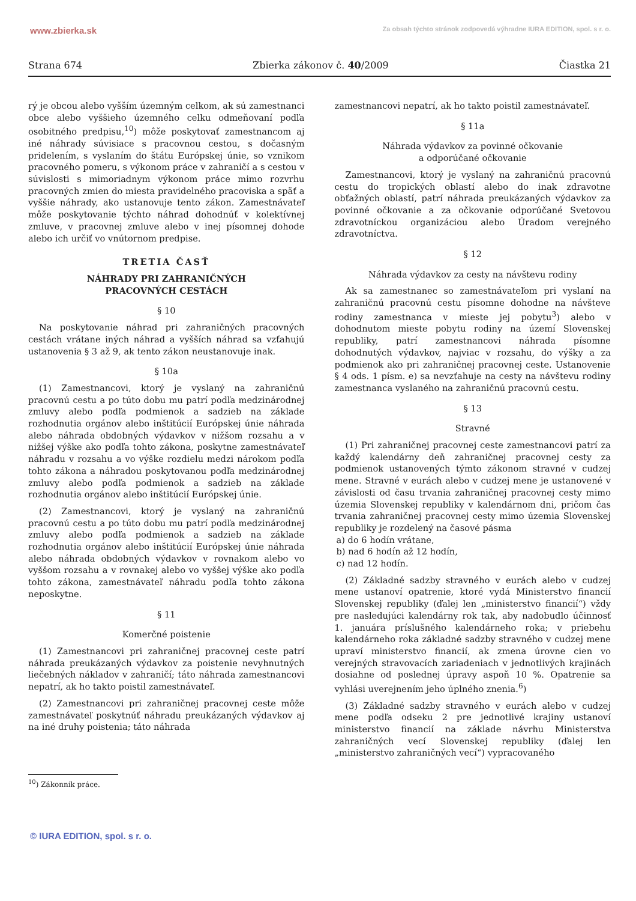www.zbierka.sk Za obsah týchto stránok zodpovedá výhradne IURA EDITION, spol. s r. o.
Strana 674 Zbierka zákonov č. 40/2009 Čiastka 21
rý je obcou alebo vyšším územným celkom, ak sú zamestnanci obce alebo vyššieho územného celku odmeňovaní podľa osobitného predpisu,<sup>10</sup>) môže poskytovať zamestnancom aj iné náhrady súvisiace s pracovnou cestou, s dočasným pridelením, s vyslaním do štátu Európskej únie, so vznikom pracovného pomeru, s výkonom práce v zahraničí a s cestou v súvislosti s mimoriadnym výkonom práce mimo rozvrhu pracovných zmien do miesta pravidelného pracoviska a späť a vyššie náhrady, ako ustanovuje tento zákon. Zamestnávateľ môže poskytovanie týchto náhrad dohodnúť v kolektívnej zmluve, v pracovnej zmluve alebo v inej písomnej dohode alebo ich určiť vo vnútornom predpise.
TRETIA ČASŤ
NÁHRADY PRI ZAHRANIČNÝCH
PRACOVNÝCH CESTÁCH
§ 10
Na poskytovanie náhrad pri zahraničných pracovných cestách vrátane iných náhrad a vyšších náhrad sa vzťahujú ustanovenia § 3 až 9, ak tento zákon neustanovuje inak.
§ 10a
(1) Zamestnancovi, ktorý je vyslaný na zahraničnú pracovnú cestu a po túto dobu mu patrí podľa medzinárodnej zmluvy alebo podľa podmienok a sadzieb na základe rozhodnutia orgánov alebo inštitúcií Európskej únie náhrada alebo náhrada obdobných výdavkov v nižšom rozsahu a v nižšej výške ako podľa tohto zákona, poskytne zamestnávateľ náhradu v rozsahu a vo výške rozdielu medzi nárokom podľa tohto zákona a náhradou poskytovanou podľa medzinárodnej zmluvy alebo podľa podmienok a sadzieb na základe rozhodnutia orgánov alebo inštitúcií Európskej únie.
(2) Zamestnancovi, ktorý je vyslaný na zahraničnú pracovnú cestu a po túto dobu mu patrí podľa medzinárodnej zmluvy alebo podľa podmienok a sadzieb na základe rozhodnutia orgánov alebo inštitúcií Európskej únie náhrada alebo náhrada obdobných výdavkov v rovnakom alebo vo vyššom rozsahu a v rovnakej alebo vo vyššej výške ako podľa tohto zákona, zamestnávateľ náhradu podľa tohto zákona neposkytne.
§ 11
Komerčné poistenie
(1) Zamestnancovi pri zahraničnej pracovnej ceste patrí náhrada preukázaných výdavkov za poistenie nevyhnutných liečebných nákladov v zahraničí; táto náhrada zamestnancovi nepatrí, ak ho takto poistil zamestnávateľ.
(2) Zamestnancovi pri zahraničnej pracovnej ceste môže zamestnávateľ poskytnúť náhradu preukázaných výdavkov aj na iné druhy poistenia; táto náhrada
zamestnancovi nepatrí, ak ho takto poistil zamestnávateľ.
§ 11a
Náhrada výdavkov za povinné očkovanie
a odporúčané očkovanie
Zamestnancovi, ktorý je vyslaný na zahraničnú pracovnú cestu do tropických oblastí alebo do inak zdravotne obťažných oblastí, patrí náhrada preukázaných výdavkov za povinné očkovanie a za očkovanie odporúčané Svetovou zdravotníckou organizáciou alebo Úradom verejného zdravotníctva.
§ 12
Náhrada výdavkov za cesty na návštevu rodiny
Ak sa zamestnanec so zamestnávateľom pri vyslaní na zahraničnú pracovnú cestu písomne dohodne na návšteve rodiny zamestnanca v mieste jej pobytu<sup>3</sup>) alebo v dohodnutom mieste pobytu rodiny na území Slovenskej republiky, patrí zamestnancovi náhrada písomne dohodnutých výdavkov, najviac v rozsahu, do výšky a za podmienok ako pri zahraničnej pracovnej ceste. Ustanovenie § 4 ods. 1 písm. e) sa nevzťahuje na cesty na návštevu rodiny zamestnanca vyslaného na zahraničnú pracovnú cestu.
§ 13
Stravné
(1) Pri zahraničnej pracovnej ceste zamestnancovi patrí za každý kalendárny deň zahraničnej pracovnej cesty za podmienok ustanovených týmto zákonom stravné v cudzej mene. Stravné v eurách alebo v cudzej mene je ustanovené v závislosti od času trvania zahraničnej pracovnej cesty mimo územia Slovenskej republiky v kalendárnom dni, pričom čas trvania zahraničnej pracovnej cesty mimo územia Slovenskej republiky je rozdelený na časové pásma
a) do 6 hodín vrátane,
b) nad 6 hodín až 12 hodín,
c) nad 12 hodín.
(2) Základné sadzby stravného v eurách alebo v cudzej mene ustanoví opatrenie, ktoré vydá Ministerstvo financií Slovenskej republiky (ďalej len „ministerstvo financií“) vždy pre nasledujúci kalendárny rok tak, aby nadobudlo účinnosť 1. januára príslušného kalendárneho roka; v priebehu kalendárneho roka základné sadzby stravného v cudzej mene upraví ministerstvo financií, ak zmena úrovne cien vo verejných stravovacích zariadeniach v jednotlivých krajinách dosiahne od poslednej úpravy aspoň 10 %. Opatrenie sa vyhlási uverejnením jeho úplného znenia.<sup>6</sup>)
(3) Základné sadzby stravného v eurách alebo v cudzej mene podľa odseku 2 pre jednotlivé krajiny ustanoví ministerstvo financií na základe návrhu Ministerstva zahraničných vecí Slovenskej republiky (ďalej len „ministerstvo zahraničných vecí“) vypracovaného
<sup>10</sup>) Zákonník práce.
© IURA EDITION, spol. s r. o.